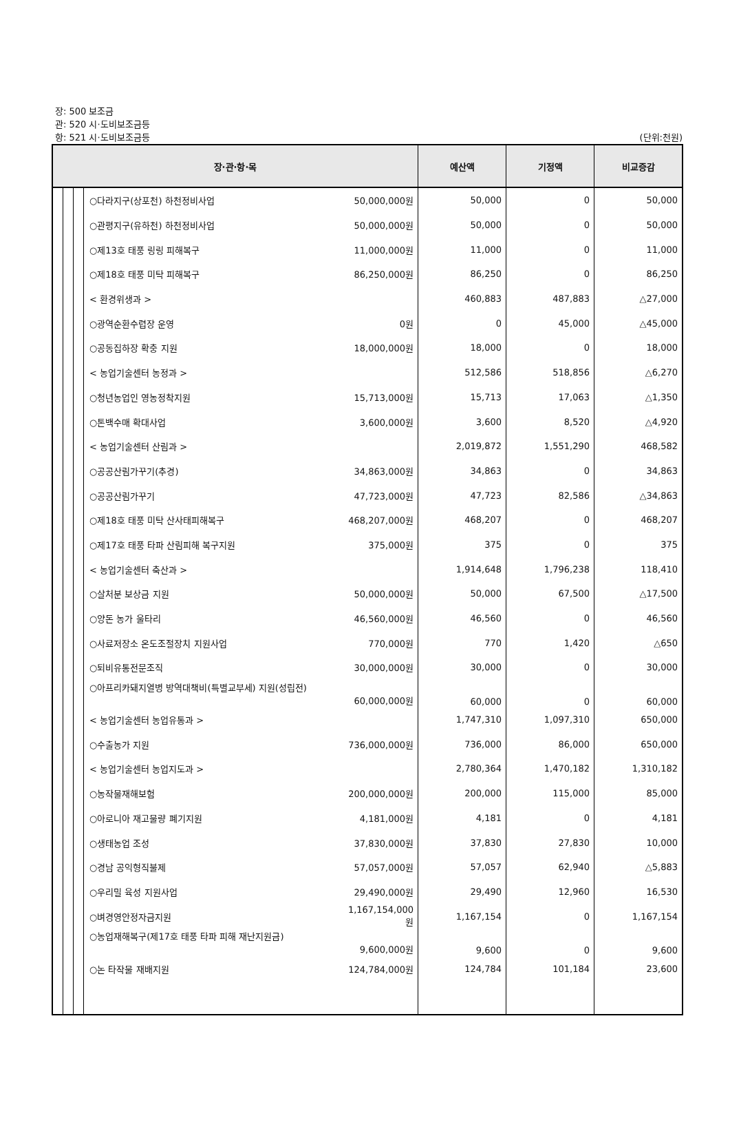장: 500 보조금
관: 520 시·도비보조금등
항: 521 시·도비보조금등 (단위:천원)
| 장·관·항·목 | | | | | 예산액 | 기정액 | 비교증감 |
| --- | --- | --- | --- | --- | --- | --- | --- |
| | | | ○다라지구(상포천) 하천정비사업 | 50,000,000원 | 50,000 | 0 | 50,000 |
| | | | ○관평지구(유하천) 하천정비사업 | 50,000,000원 | 50,000 | 0 | 50,000 |
| | | | ○제13호 태풍 링링 피해복구 | 11,000,000원 | 11,000 | 0 | 11,000 |
| | | | ○제18호 태풍 미탁 피해복구 | 86,250,000원 | 86,250 | 0 | 86,250 |
| | | | < 환경위생과 > | | 460,883 | 487,883 | △27,000 |
| | | | ○광역순환수렵장 운영 | 0원 | 0 | 45,000 | △45,000 |
| | | | ○공동집하장 확충 지원 | 18,000,000원 | 18,000 | 0 | 18,000 |
| | | | < 농업기술센터 농정과 > | | 512,586 | 518,856 | △6,270 |
| | | | ○청년농업인 영농정착지원 | 15,713,000원 | 15,713 | 17,063 | △1,350 |
| | | | ○톤백수매 확대사업 | 3,600,000원 | 3,600 | 8,520 | △4,920 |
| | | | < 농업기술센터 산림과 > | | 2,019,872 | 1,551,290 | 468,582 |
| | | | ○공공산림가꾸기(추경) | 34,863,000원 | 34,863 | 0 | 34,863 |
| | | | ○공공산림가꾸기 | 47,723,000원 | 47,723 | 82,586 | △34,863 |
| | | | ○제18호 태풍 미탁 산사태피해복구 | 468,207,000원 | 468,207 | 0 | 468,207 |
| | | | ○제17호 태풍 타파 산림피해 복구지원 | 375,000원 | 375 | 0 | 375 |
| | | | < 농업기술센터 축산과 > | | 1,914,648 | 1,796,238 | 118,410 |
| | | | ○살처분 보상금 지원 | 50,000,000원 | 50,000 | 67,500 | △17,500 |
| | | | ○양돈 농가 울타리 | 46,560,000원 | 46,560 | 0 | 46,560 |
| | | | ○사료저장소 온도조절장치 지원사업 | 770,000원 | 770 | 1,420 | △650 |
| | | | ○퇴비유통전문조직 | 30,000,000원 | 30,000 | 0 | 30,000 |
| | | | ○아프리카돼지열병 방역대책비(특별교부세) 지원(성립전) 60,000,000원 | | 60,000 | 0 | 60,000 |
| | | | < 농업기술센터 농업유통과 > | | 1,747,310 | 1,097,310 | 650,000 |
| | | | ○수출농가 지원 | 736,000,000원 | 736,000 | 86,000 | 650,000 |
| | | | < 농업기술센터 농업지도과 > | | 2,780,364 | 1,470,182 | 1,310,182 |
| | | | ○농작물재해보험 | 200,000,000원 | 200,000 | 115,000 | 85,000 |
| | | | ○아로니아 재고물량 폐기지원 | 4,181,000원 | 4,181 | 0 | 4,181 |
| | | | ○생태농업 조성 | 37,830,000원 | 37,830 | 27,830 | 10,000 |
| | | | ○경남 공익형직불제 | 57,057,000원 | 57,057 | 62,940 | △5,883 |
| | | | ○우리밀 육성 지원사업 | 29,490,000원 | 29,490 | 12,960 | 16,530 |
| | | | ○벼경영안정자금지원 | 1,167,154,000원 | 1,167,154 | 0 | 1,167,154 |
| | | | ○농업재해복구(제17호 태풍 타파 피해 재난지원금) 9,600,000원 | | 9,600 | 0 | 9,600 |
| | | | ○논 타작물 재배지원 | 124,784,000원 | 124,784 | 101,184 | 23,600 |